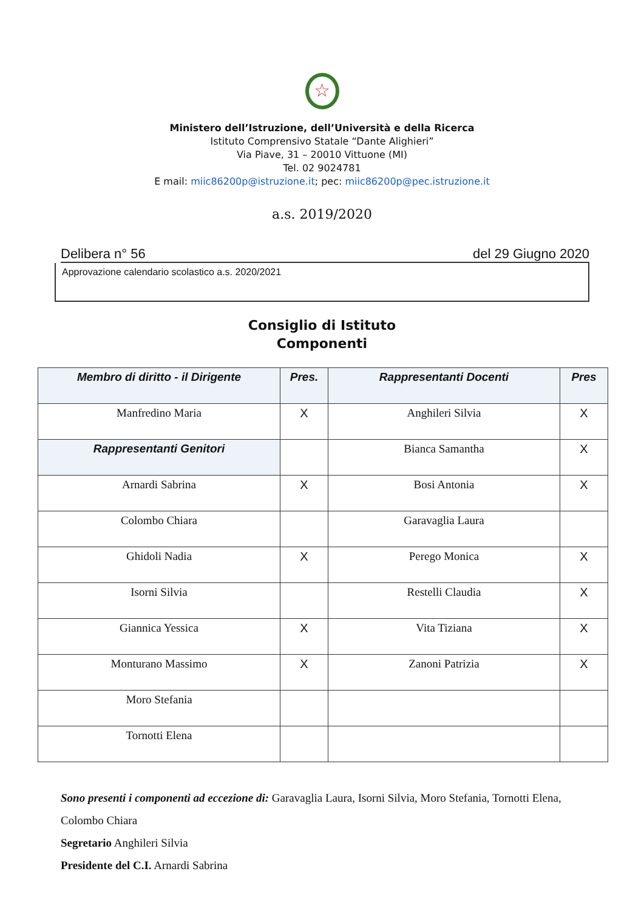☆
Ministero dell’Istruzione, dell’Università e della Ricerca
Istituto Comprensivo Statale “Dante Alighieri”
Via Piave, 31 – 20010 Vittuone (MI)
Tel. 02 9024781
E mail: miic86200p@istruzione.it; pec: miic86200p@pec.istruzione.it
a.s. 2019/2020
Delibera n° 56 del 29 Giugno 2020
Approvazione calendario scolastico a.s. 2020/2021
Consiglio di Istituto
Componenti
| Membro di diritto - il Dirigente | Pres. | Rappresentanti Docenti | Pres |
| --- | --- | --- | --- |
| Manfredino Maria | X | Anghileri Silvia | X |
| Rappresentanti Genitori | | Bianca Samantha | X |
| Arnardi Sabrina | X | Bosi Antonia | X |
| Colombo Chiara | | Garavaglia Laura | |
| Ghidoli Nadia | X | Perego Monica | X |
| Isorni Silvia | | Restelli Claudia | X |
| Giannica Yessica | X | Vita Tiziana | X |
| Monturano Massimo | X | Zanoni Patrizia | X |
| Moro Stefania | | | |
| Tornotti Elena | | | |
Sono presenti i componenti ad eccezione di: Garavaglia Laura, Isorni Silvia, Moro Stefania, Tornotti Elena, Colombo Chiara
Segretario Anghileri Silvia
Presidente del C.I. Arnardi Sabrina